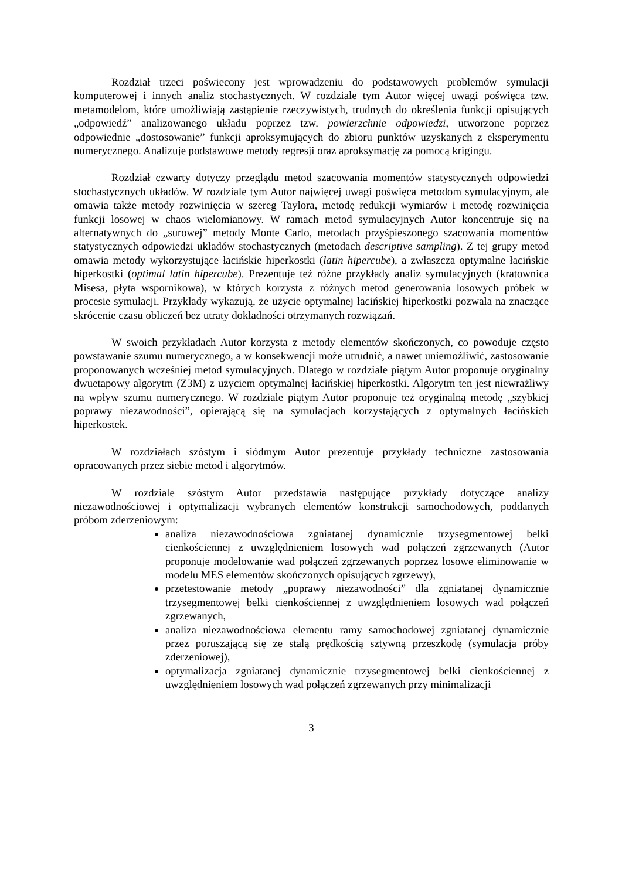Rozdział trzeci poświecony jest wprowadzeniu do podstawowych problemów symulacji komputerowej i innych analiz stochastycznych. W rozdziale tym Autor więcej uwagi poświęca tzw. metamodelom, które umożliwiają zastąpienie rzeczywistych, trudnych do określenia funkcji opisujących „odpowiedź” analizowanego układu poprzez tzw. powierzchnie odpowiedzi, utworzone poprzez odpowiednie „dostosowanie” funkcji aproksymujących do zbioru punktów uzyskanych z eksperymentu numerycznego. Analizuje podstawowe metody regresji oraz aproksymację za pomocą krigingu.
Rozdział czwarty dotyczy przeglądu metod szacowania momentów statystycznych odpowiedzi stochastycznych układów. W rozdziale tym Autor najwięcej uwagi poświęca metodom symulacyjnym, ale omawia także metody rozwinięcia w szereg Taylora, metodę redukcji wymiarów i metodę rozwinięcia funkcji losowej w chaos wielomianowy. W ramach metod symulacyjnych Autor koncentruje się na alternatywnych do „surowej” metody Monte Carlo, metodach przyśpieszonego szacowania momentów statystycznych odpowiedzi układów stochastycznych (metodach descriptive sampling). Z tej grupy metod omawia metody wykorzystujące łacińskie hiperkostki (latin hipercube), a zwłaszcza optymalne łacińskie hiperkostki (optimal latin hipercube). Prezentuje też różne przykłady analiz symulacyjnych (kratownica Misesa, płyta wspornikowa), w których korzysta z różnych metod generowania losowych próbek w procesie symulacji. Przykłady wykazują, że użycie optymalnej łacińskiej hiperkostki pozwala na znaczące skrócenie czasu obliczeń bez utraty dokładności otrzymanych rozwiązań.
W swoich przykładach Autor korzysta z metody elementów skończonych, co powoduje często powstawanie szumu numerycznego, a w konsekwencji może utrudnić, a nawet uniemożliwić, zastosowanie proponowanych wcześniej metod symulacyjnych. Dlatego w rozdziale piątym Autor proponuje oryginalny dwuetapowy algorytm (Z3M) z użyciem optymalnej łacińskiej hiperkostki. Algorytm ten jest niewrażliwy na wpływ szumu numerycznego. W rozdziale piątym Autor proponuje też oryginalną metodę „szybkiej poprawy niezawodności”, opierającą się na symulacjach korzystających z optymalnych łacińskich hiperkostek.
W rozdziałach szóstym i siódmym Autor prezentuje przykłady techniczne zastosowania opracowanych przez siebie metod i algorytmów.
W rozdziale szóstym Autor przedstawia następujące przykłady dotyczące analizy niezawodnościowej i optymalizacji wybranych elementów konstrukcji samochodowych, poddanych próbom zderzeniowym:
analiza niezawodnościowa zgniatanej dynamicznie trzysegmentowej belki cienkościennej z uwzględnieniem losowych wad połączeń zgrzewanych (Autor proponuje modelowanie wad połączeń zgrzewanych poprzez losowe eliminowanie w modelu MES elementów skończonych opisujących zgrzewy),
przetestowanie metody „poprawy niezawodności” dla zgniatanej dynamicznie trzysegmentowej belki cienkościennej z uwzględnieniem losowych wad połączeń zgrzewanych,
analiza niezawodnościowa elementu ramy samochodowej zgniatanej dynamicznie przez poruszającą się ze stalą prędkością sztywną przeszkodę (symulacja próby zderzeniowej),
optymalizacja zgniatanej dynamicznie trzysegmentowej belki cienkościennej z uwzględnieniem losowych wad połączeń zgrzewanych przy minimalizacji
3